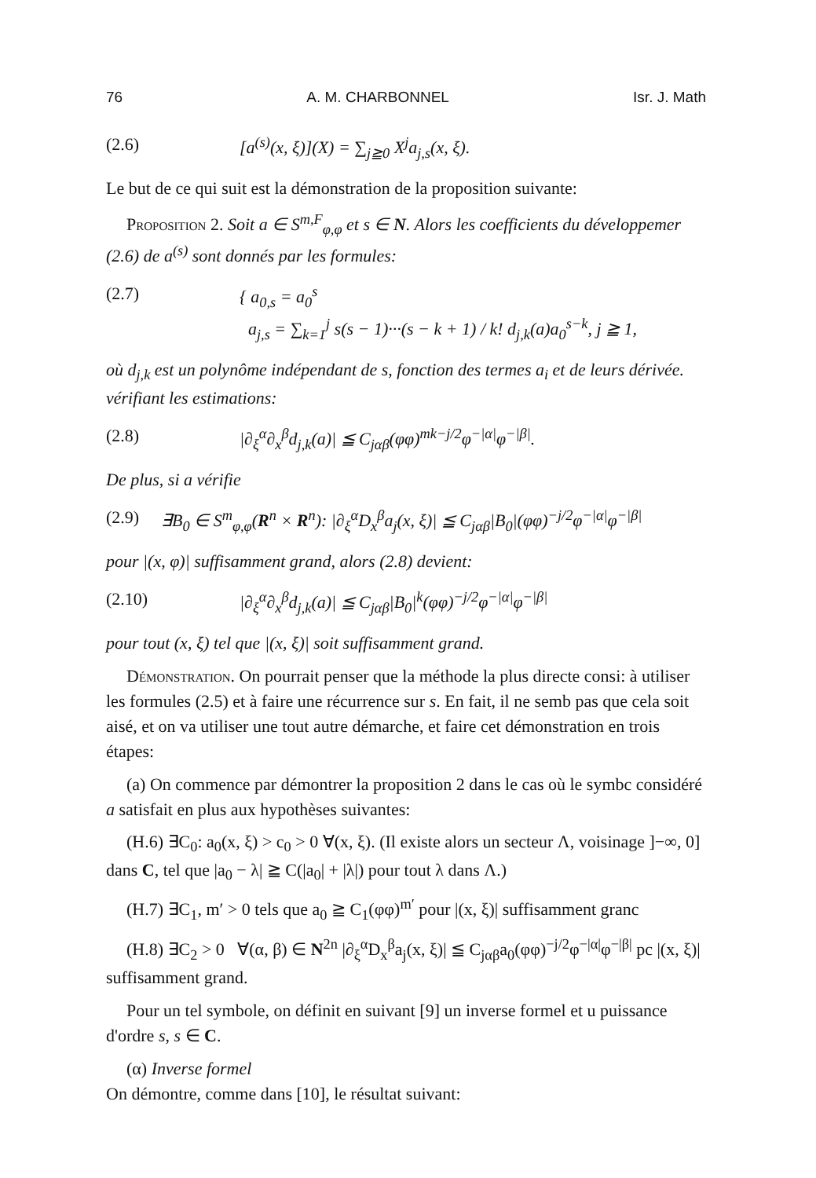76 A. M. CHARBONNEL Isr. J. Math
(2.6) [a<sup>(s)</sup>(x, ξ)](X) = ∑<sub>j≧0</sub> X<sup>j</sup>a<sub>j,s</sub>(x, ξ).
Le but de ce qui suit est la démonstration de la proposition suivante:
Proposition 2. Soit a ∈ S<sup>m,F</sup><sub>φ,φ</sub> et s ∈ N. Alors les coefficients du développemer (2.6) de a<sup>(s)</sup> sont donnés par les formules:
(2.7) { a<sub>0,s</sub> = a<sub>0</sub><sup>s</sup>
a<sub>j,s</sub> = ∑<sub>k=1</sub><sup>j</sup> s(s − 1)···(s − k + 1) / k! d<sub>j,k</sub>(a)a<sub>0</sub><sup>s−k</sup>, j ≧ 1,
où d<sub>j,k</sub> est un polynôme indépendant de s, fonction des termes a<sub>i</sub> et de leurs dérivée. vérifiant les estimations:
(2.8) |∂<sub>ξ</sub><sup>α</sup>∂<sub>x</sub><sup>β</sup>d<sub>j,k</sub>(a)| ≦ C<sub>jαβ</sub>(φφ)<sup>mk−j/2</sup>φ<sup>−|α|</sup>φ<sup>−|β|</sup>.
De plus, si a vérifie
(2.9) ∃B<sub>0</sub> ∈ S<sup>m</sup><sub>φ,φ</sub>(R<sup>n</sup> × R<sup>n</sup>): |∂<sub>ξ</sub><sup>α</sup>D<sub>x</sub><sup>β</sup>a<sub>j</sub>(x, ξ)| ≦ C<sub>jαβ</sub>|B<sub>0</sub>|(φφ)<sup>−j/2</sup>φ<sup>−|α|</sup>φ<sup>−|β|</sup>
pour |(x, φ)| suffisamment grand, alors (2.8) devient:
(2.10) |∂<sub>ξ</sub><sup>α</sup>∂<sub>x</sub><sup>β</sup>d<sub>j,k</sub>(a)| ≦ C<sub>jαβ</sub>|B<sub>0</sub>|<sup>k</sup>(φφ)<sup>−j/2</sup>φ<sup>−|α|</sup>φ<sup>−|β|</sup>
pour tout (x, ξ) tel que |(x, ξ)| soit suffisamment grand.
Démonstration. On pourrait penser que la méthode la plus directe consi: à utiliser les formules (2.5) et à faire une récurrence sur s. En fait, il ne semb pas que cela soit aisé, et on va utiliser une tout autre démarche, et faire cet démonstration en trois étapes:
(a) On commence par démontrer la proposition 2 dans le cas où le symbc considéré a satisfait en plus aux hypothèses suivantes:
(H.6) ∃C<sub>0</sub>: a<sub>0</sub>(x, ξ) > c<sub>0</sub> > 0 ∀(x, ξ). (Il existe alors un secteur Λ, voisinage ]−∞, 0] dans C, tel que |a<sub>0</sub> − λ| ≧ C(|a<sub>0</sub>| + |λ|) pour tout λ dans Λ.)
(H.7) ∃C<sub>1</sub>, m′ > 0 tels que a<sub>0</sub> ≧ C<sub>1</sub>(φφ)<sup>m′</sup> pour |(x, ξ)| suffisamment granc
(H.8) ∃C<sub>2</sub> > 0 ∀(α, β) ∈ N<sup>2n</sup> |∂<sub>ξ</sub><sup>α</sup>D<sub>x</sub><sup>β</sup>a<sub>j</sub>(x, ξ)| ≦ C<sub>jαβ</sub>a<sub>0</sub>(φφ)<sup>−j/2</sup>φ<sup>−|α|</sup>φ<sup>−|β|</sup> pc |(x, ξ)| suffisamment grand.
Pour un tel symbole, on définit en suivant [9] un inverse formel et u puissance d'ordre s, s ∈ C.
(α) Inverse formel
On démontre, comme dans [10], le résultat suivant: